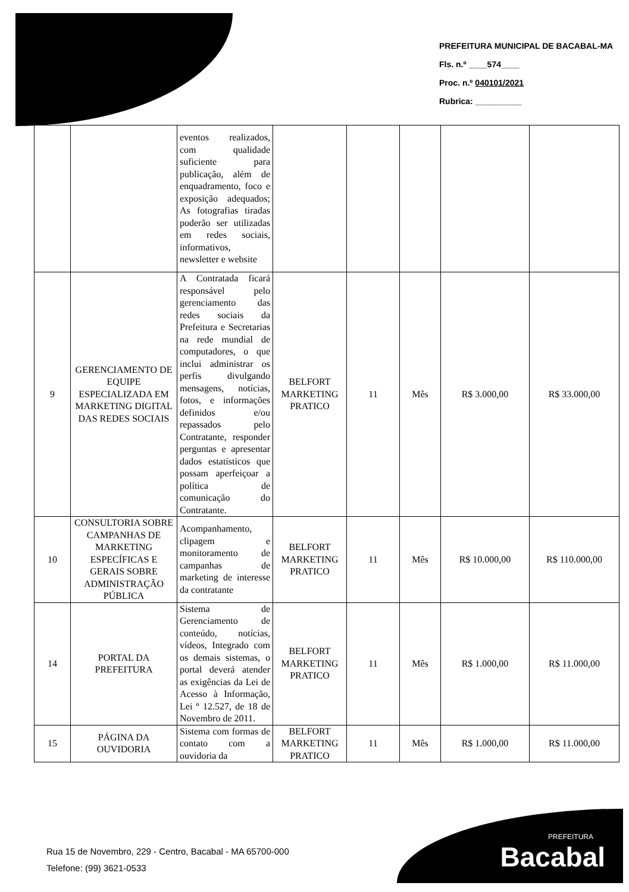PREFEITURA MUNICIPAL DE BACABAL-MA
Fls. n.º ____574____
Proc. n.º 040101/2021
Rubrica: __________
| | | eventos realizados, com qualidade suficiente para publicação, além de enquadramento, foco e exposição adequados; As fotografias tiradas poderão ser utilizadas em redes sociais, informativos, newsletter e website | | | | | |
| 9 | GERENCIAMENTO DE EQUIPE ESPECIALIZADA EM MARKETING DIGITAL DAS REDES SOCIAIS | A Contratada ficará responsável pelo gerenciamento das redes sociais da Prefeitura e Secretarias na rede mundial de computadores, o que inclui administrar os perfis divulgando mensagens, notícias, fotos, e informações definidos e/ou repassados pelo Contratante, responder perguntas e apresentar dados estatísticos que possam aperfeiçoar a política de comunicação do Contratante. | BELFORT MARKETING PRATICO | 11 | Mês | R$ 3.000,00 | R$ 33.000,00 |
| 10 | CONSULTORIA SOBRE CAMPANHAS DE MARKETING ESPECÍFICAS E GERAIS SOBRE ADMINISTRAÇÃO PÚBLICA | Acompanhamento, clipagem e monitoramento de campanhas de marketing de interesse da contratante | BELFORT MARKETING PRATICO | 11 | Mês | R$ 10.000,00 | R$ 110.000,00 |
| 14 | PORTAL DA PREFEITURA | Sistema de Gerenciamento de conteúdo, notícias, vídeos, Integrado com os demais sistemas, o portal deverá atender as exigências da Lei de Acesso à Informação, Lei º 12.527, de 18 de Novembro de 2011. | BELFORT MARKETING PRATICO | 11 | Mês | R$ 1.000,00 | R$ 11.000,00 |
| 15 | PÁGINA DA OUVIDORIA | Sistema com formas de contato com a ouvidoria da | BELFORT MARKETING PRATICO | 11 | Mês | R$ 1.000,00 | R$ 11.000,00 |
Rua 15 de Novembro, 229 - Centro, Bacabal - MA 65700-000
Telefone: (99) 3621-0533
PREFEITURA
Bacabal